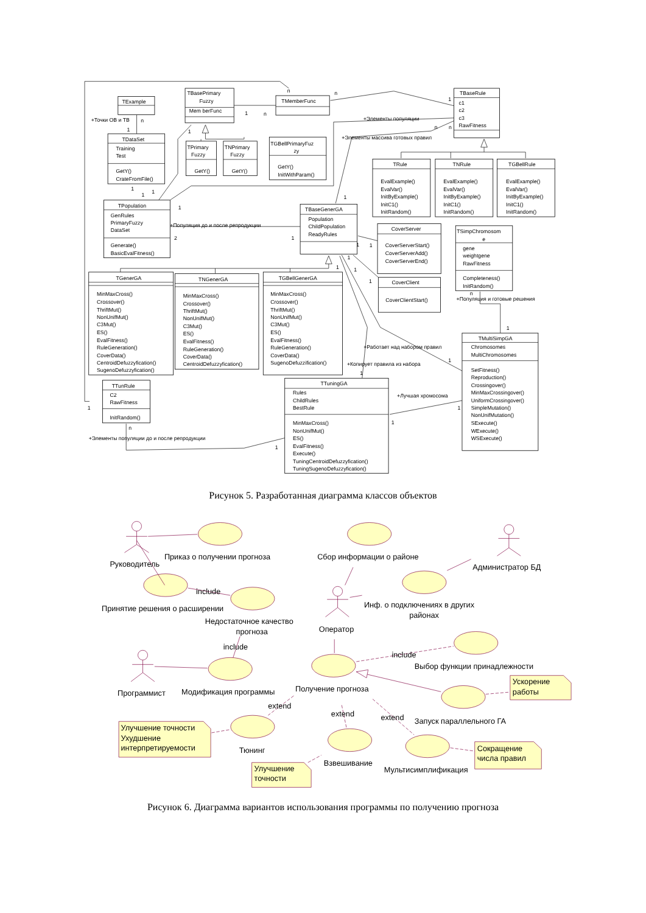TExample
TBasePrimary
Fuzzy
Mem berFunc
TMemberFunc
TBaseRule
c1
c2
c3
RawFitness
TDataSet
Training
Test
GetY()
CrateFromFile()
TPrimary
Fuzzy
GetY()
TNPrimary
Fuzzy
GetY()
TGBellPrimaryFuz
zy
GetY()
InitWithParam()
TRule
EvalExample()
EvalVar()
InitByExample()
InitC1()
InitRandom()
TNRule
EvalExample()
EvalVar()
InitByExample()
InitC1()
InitRandom()
TGBellRule
EvalExample()
EvalVar()
InitByExample()
InitC1()
InitRandom()
TPopulation
GenRules
PrimaryFuzzy
DataSet
Generate()
BasicEvalFitness()
TBaseGenerGA
Population
ChildPopulation
ReadyRules
CoverServer
CoverServerStart()
CoverServerAdd()
CoverServerEnd()
TSimpChromosom
e
gene
weightgene
RawFitness
Completeness()
InitRandom()
CoverClient
CoverClientStart()
TGenerGA
MinMaxCross()
Crossover()
ThriftMut()
NonUnifMut()
C3Mut()
ES()
EvalFitness()
RuleGeneration()
CoverData()
CentroidDefuzzyfication()
SugenoDefuzzyfication()
TNGenerGA
MinMaxCross()
Crossover()
ThriftMut()
NonUnifMut()
C3Mut()
ES()
EvalFitness()
RuleGeneration()
CoverData()
CentroidDefuzzyfication()
TGBellGenerGA
MinMaxCross()
Crossover()
ThriftMut()
NonUnifMut()
C3Mut()
ES()
EvalFitness()
RuleGeneration()
CoverData()
SugenoDefuzzification()
TMultiSimpGA
Chromosomes
MultiChromosomes
SetFitness()
Reproduction()
Crossingover()
MinMaxCrossingover()
UniformCrossingover()
SimpleMutation()
NonUnifMutation()
SExecute()
WExecute()
WSExecute()
TTunRule
C2
RawFitness
InitRandom()
TTuningGA
Rules
ChildRules
BestRule
MinMaxCross()
NonUnifMut()
ES()
EvalFitness()
Execute()
TuningCentroidDefuzzyfication()
TuningSugenoDefuzzyfication()
+Точки ОВ и ТВ
n
1
n
n
1
n
1
+Элементы популяции
n
n
+Элементы массива готовых правил
1
1
1
1
1
1
+Популяция до и после репродукции
2
1
1
1
1
1
1
1
n
+Популяция и готовые решения
1
+Работает над набором правил
1
+Копирует правила из набора
1
+Лучшая хромосома
1
1
1
n
+Элементы популяции до и после репродукции
1
Рисунок 5. Разработанная диаграмма классов объектов
Руководитель
Приказ о получении прогноза
Сбор информации о районе
Администратор БД
include
Принятие решения о расширении
Инф. о подключениях в других
районах
Недостаточное качество
прогноза
Оператор
include
include
Выбор функции принадлежности
Ускорение
работы
Программист
Модификация программы
Получение прогноза
extend
extend
extend
Запуск параллельного ГА
Улучшение точности
Ухудшение
интерпретируемости
Тюнинг
Сокращение
числа правил
Взвешивание
Улучшение
точности
Мультисимплификация
Рисунок 6. Диаграмма вариантов использования программы по получению прогноза